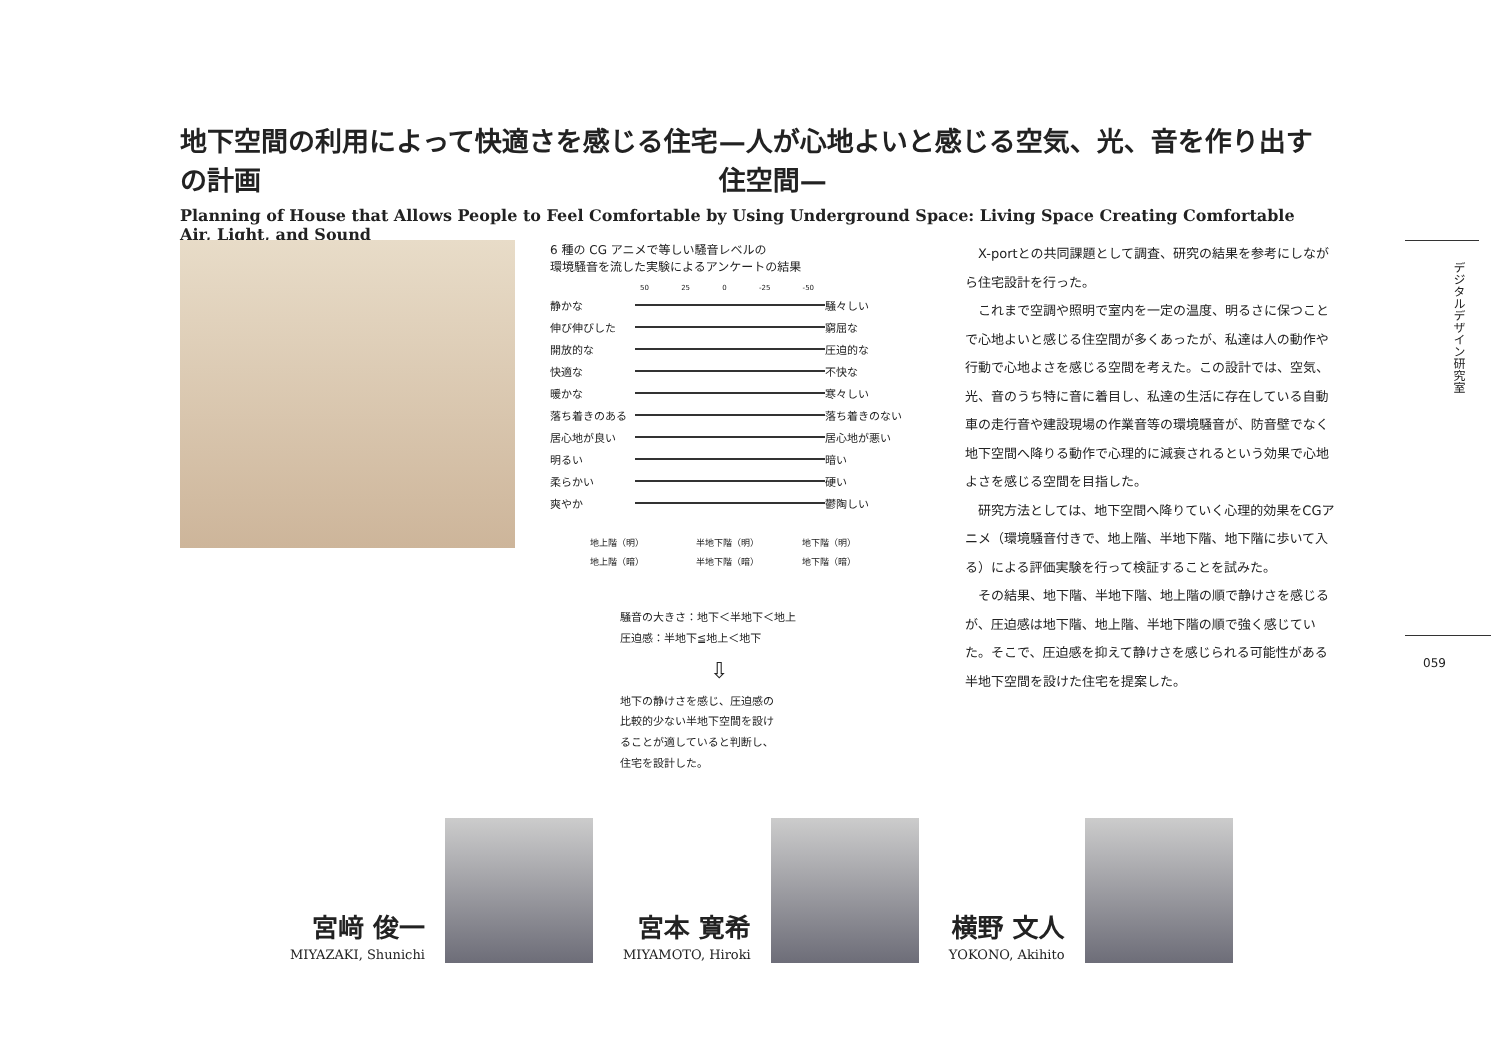地下空間の利用によって快適さを感じる住宅の計画 —人が心地よいと感じる空気、光、音を作り出す住空間—
Planning of House that Allows People to Feel Comfortable by Using Underground Space: Living Space Creating Comfortable Air, Light, and Sound
6 種の CG アニメで等しい騒音レベルの
環境騒音を流した実験によるアンケートの結果
50 25 0 -25 -50
静かな
騒々しい 伸び伸びした
窮屈な 開放的な
圧迫的な 快適な
不快な 暖かな
寒々しい 落ち着きのある
落ち着きのない 居心地が良い
居心地が悪い 明るい
暗い 柔らかい
硬い 爽やか
鬱陶しい
地上階（明） 半地下階（明） 地下階（明） 地上階（暗） 半地下階（暗） 地下階（暗）
騒音の大きさ：地下＜半地下＜地上
圧迫感：半地下≦地上＜地下
⇩
地下の静けさを感じ、圧迫感の
比較的少ない半地下空間を設け
ることが適していると判断し、
住宅を設計した。
X-portとの共同課題として調査、研究の結果を参考にしながら住宅設計を行った。
これまで空調や照明で室内を一定の温度、明るさに保つことで心地よいと感じる住空間が多くあったが、私達は人の動作や行動で心地よさを感じる空間を考えた。この設計では、空気、光、音のうち特に音に着目し、私達の生活に存在している自動車の走行音や建設現場の作業音等の環境騒音が、防音壁でなく地下空間へ降りる動作で心理的に減衰されるという効果で心地よさを感じる空間を目指した。
研究方法としては、地下空間へ降りていく心理的効果をCGアニメ（環境騒音付きで、地上階、半地下階、地下階に歩いて入る）による評価実験を行って検証することを試みた。
その結果、地下階、半地下階、地上階の順で静けさを感じるが、圧迫感は地下階、地上階、半地下階の順で強く感じていた。そこで、圧迫感を抑えて静けさを感じられる可能性がある半地下空間を設けた住宅を提案した。
デジタルデザイン研究室
059
宮﨑 俊一
MIYAZAKI, Shunichi
宮本 寛希
MIYAMOTO, Hiroki
横野 文人
YOKONO, Akihito